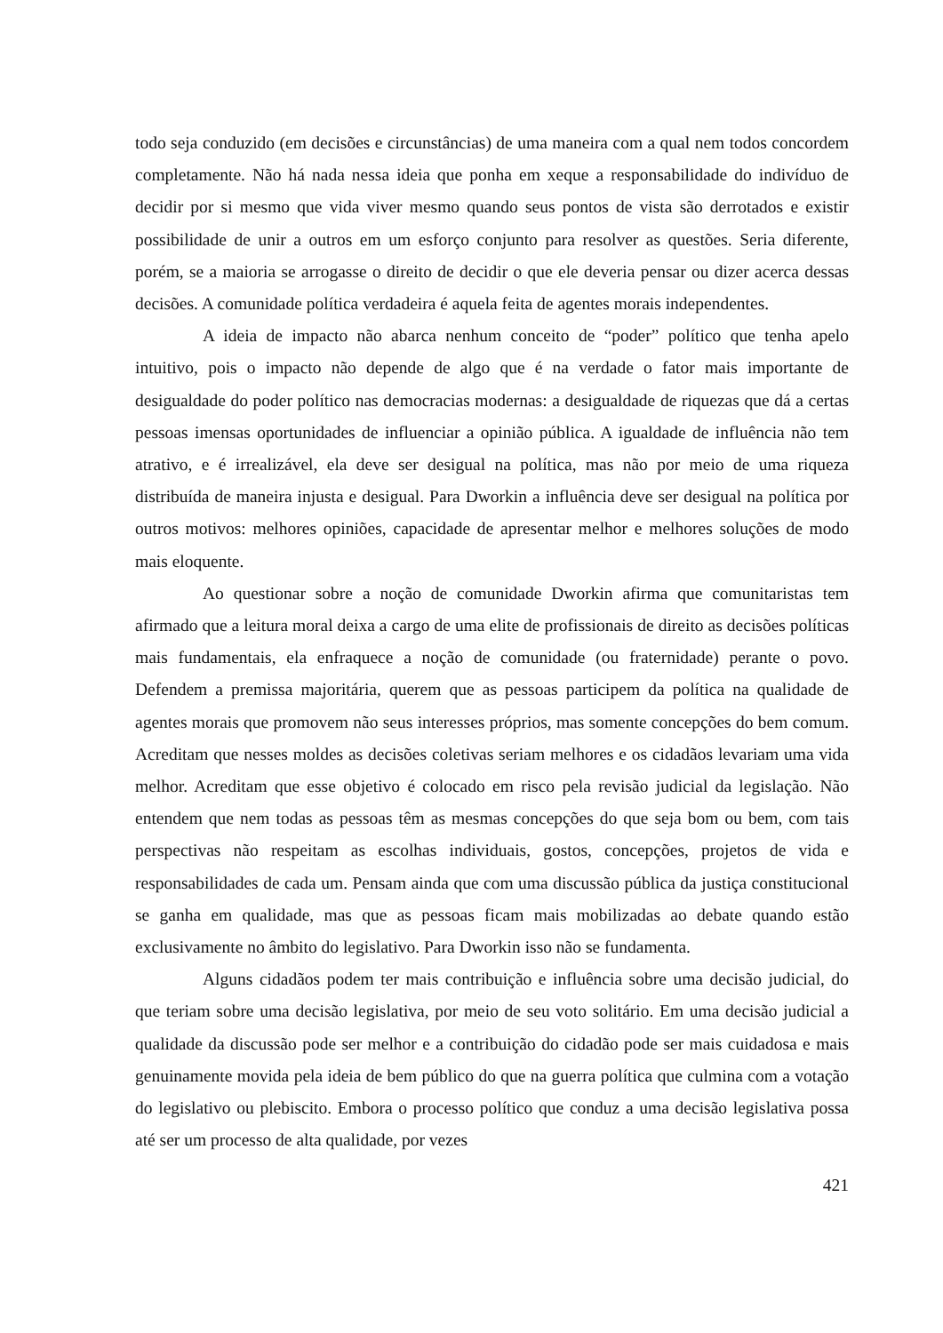todo seja conduzido (em decisões e circunstâncias) de uma maneira com a qual nem todos concordem completamente. Não há nada nessa ideia que ponha em xeque a responsabilidade do indivíduo de decidir por si mesmo que vida viver mesmo quando seus pontos de vista são derrotados e existir possibilidade de unir a outros em um esforço conjunto para resolver as questões. Seria diferente, porém, se a maioria se arrogasse o direito de decidir o que ele deveria pensar ou dizer acerca dessas decisões. A comunidade política verdadeira é aquela feita de agentes morais independentes.
A ideia de impacto não abarca nenhum conceito de “poder” político que tenha apelo intuitivo, pois o impacto não depende de algo que é na verdade o fator mais importante de desigualdade do poder político nas democracias modernas: a desigualdade de riquezas que dá a certas pessoas imensas oportunidades de influenciar a opinião pública. A igualdade de influência não tem atrativo, e é irrealizável, ela deve ser desigual na política, mas não por meio de uma riqueza distribuída de maneira injusta e desigual. Para Dworkin a influência deve ser desigual na política por outros motivos: melhores opiniões, capacidade de apresentar melhor e melhores soluções de modo mais eloquente.
Ao questionar sobre a noção de comunidade Dworkin afirma que comunitaristas tem afirmado que a leitura moral deixa a cargo de uma elite de profissionais de direito as decisões políticas mais fundamentais, ela enfraquece a noção de comunidade (ou fraternidade) perante o povo. Defendem a premissa majoritária, querem que as pessoas participem da política na qualidade de agentes morais que promovem não seus interesses próprios, mas somente concepções do bem comum. Acreditam que nesses moldes as decisões coletivas seriam melhores e os cidadãos levariam uma vida melhor. Acreditam que esse objetivo é colocado em risco pela revisão judicial da legislação. Não entendem que nem todas as pessoas têm as mesmas concepções do que seja bom ou bem, com tais perspectivas não respeitam as escolhas individuais, gostos, concepções, projetos de vida e responsabilidades de cada um. Pensam ainda que com uma discussão pública da justiça constitucional se ganha em qualidade, mas que as pessoas ficam mais mobilizadas ao debate quando estão exclusivamente no âmbito do legislativo. Para Dworkin isso não se fundamenta.
Alguns cidadãos podem ter mais contribuição e influência sobre uma decisão judicial, do que teriam sobre uma decisão legislativa, por meio de seu voto solitário. Em uma decisão judicial a qualidade da discussão pode ser melhor e a contribuição do cidadão pode ser mais cuidadosa e mais genuinamente movida pela ideia de bem público do que na guerra política que culmina com a votação do legislativo ou plebiscito. Embora o processo político que conduz a uma decisão legislativa possa até ser um processo de alta qualidade, por vezes
421